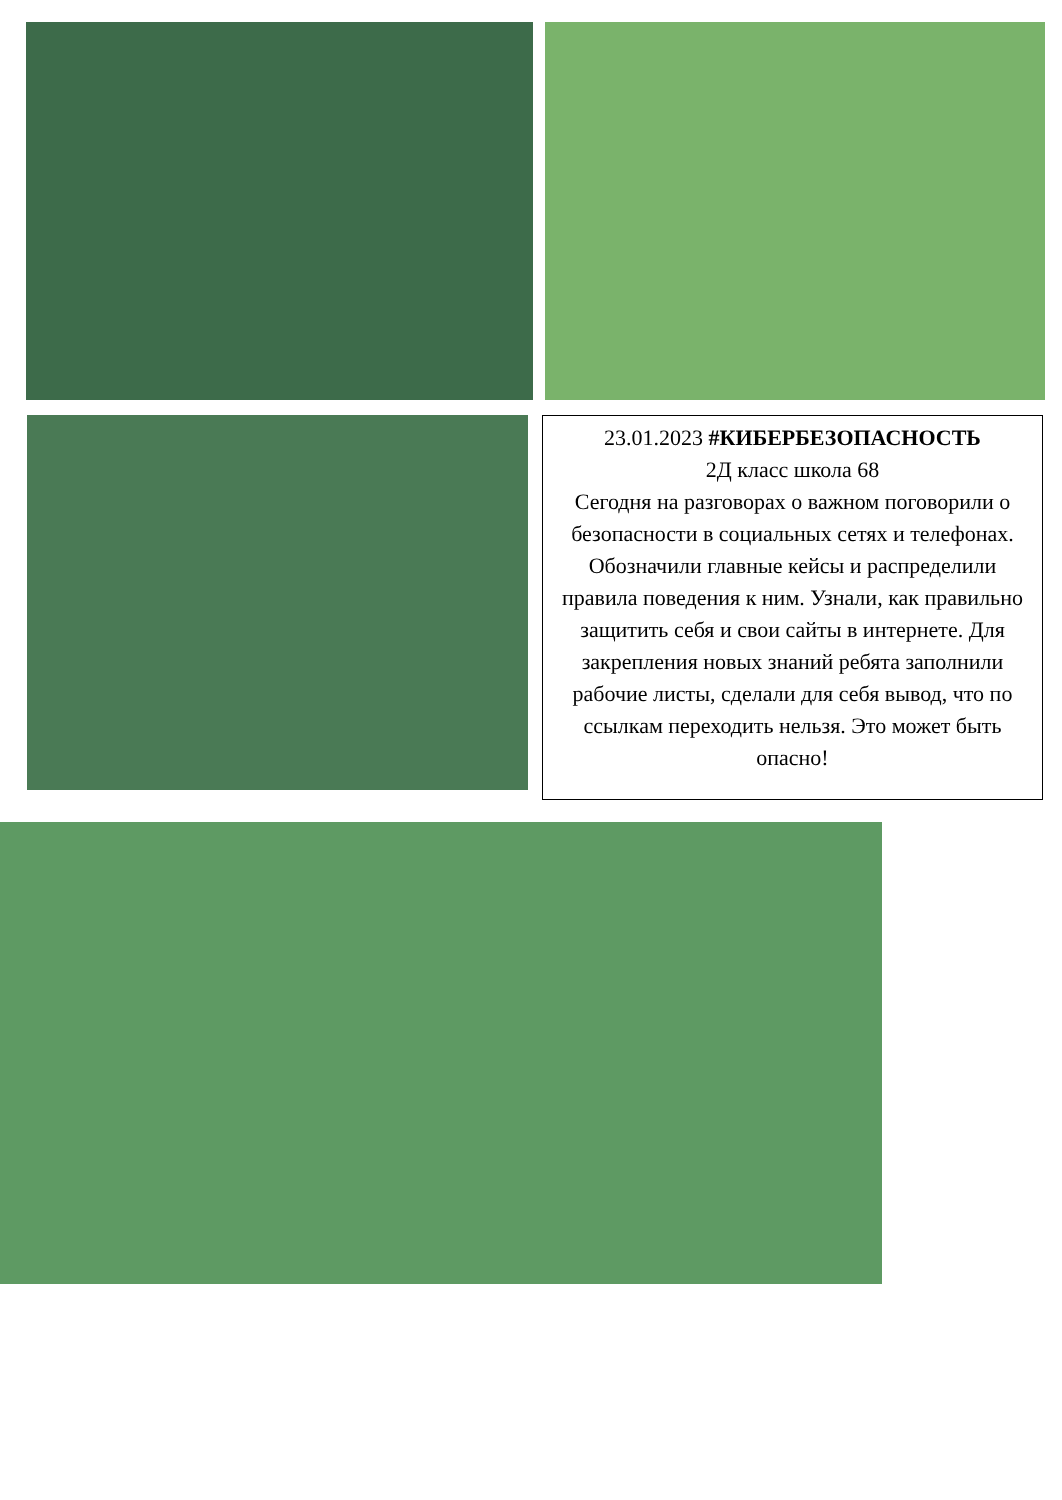23.01.2023 #КИБЕРБЕЗОПАСНОСТЬ
2Д класс школа 68
Сегодня на разговорах о важном поговорили о безопасности в социальных сетях и телефонах. Обозначили главные кейсы и распределили правила поведения к ним. Узнали, как правильно защитить себя и свои сайты в интернете. Для закрепления новых знаний ребята заполнили рабочие листы, сделали для себя вывод, что по ссылкам переходить нельзя. Это может быть опасно!